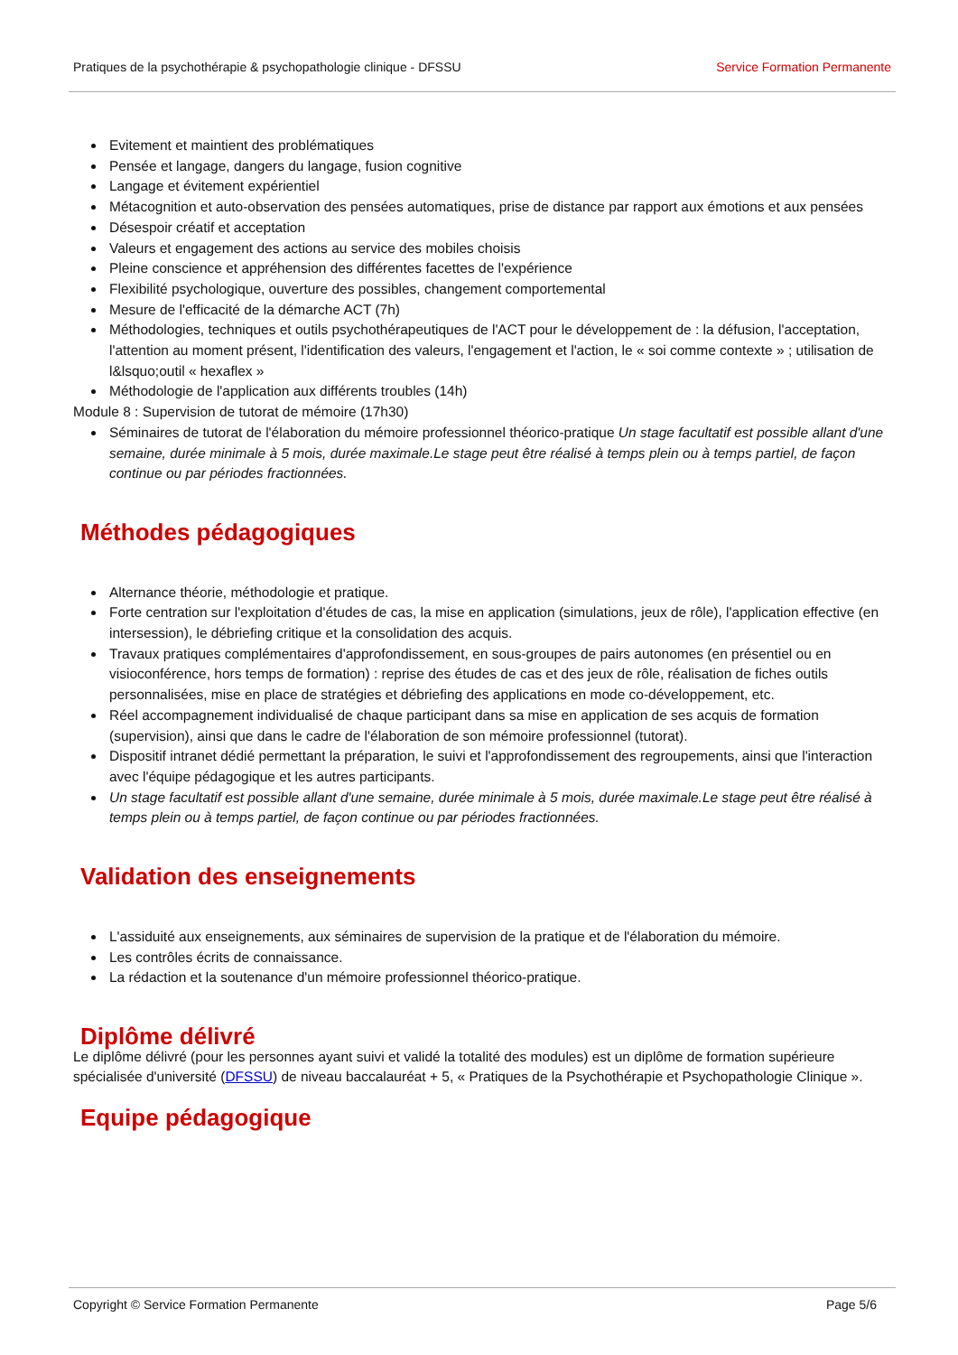Pratiques de la psychothérapie & psychopathologie clinique - DFSSU Service Formation Permanente
Evitement et maintient des problématiques
Pensée et langage, dangers du langage, fusion cognitive
Langage et évitement expérientiel
Métacognition et auto-observation des pensées automatiques, prise de distance par rapport aux émotions et aux pensées
Désespoir créatif et acceptation
Valeurs et engagement des actions au service des mobiles choisis
Pleine conscience et appréhension des différentes facettes de l'expérience
Flexibilité psychologique, ouverture des possibles, changement comportemental
Mesure de l'efficacité de la démarche ACT (7h)
Méthodologies, techniques et outils psychothérapeutiques de l'ACT pour le développement de : la défusion, l'acceptation, l'attention au moment présent, l'identification des valeurs, l'engagement et l'action, le « soi comme contexte » ; utilisation de l&lsquo;outil « hexaflex »
Méthodologie de l'application aux différents troubles (14h)
Module 8 : Supervision de tutorat de mémoire (17h30)
Séminaires de tutorat de l'élaboration du mémoire professionnel théorico-pratique Un stage facultatif est possible allant d'une semaine, durée minimale à 5 mois, durée maximale.Le stage peut être réalisé à temps plein ou à temps partiel, de façon continue ou par périodes fractionnées.
Méthodes pédagogiques
Alternance théorie, méthodologie et pratique.
Forte centration sur l'exploitation d'études de cas, la mise en application (simulations, jeux de rôle), l'application effective (en intersession), le débriefing critique et la consolidation des acquis.
Travaux pratiques complémentaires d'approfondissement, en sous-groupes de pairs autonomes (en présentiel ou en visioconférence, hors temps de formation) : reprise des études de cas et des jeux de rôle, réalisation de fiches outils personnalisées, mise en place de stratégies et débriefing des applications en mode co-développement, etc.
Réel accompagnement individualisé de chaque participant dans sa mise en application de ses acquis de formation (supervision), ainsi que dans le cadre de l'élaboration de son mémoire professionnel (tutorat).
Dispositif intranet dédié permettant la préparation, le suivi et l'approfondissement des regroupements, ainsi que l'interaction avec l'équipe pédagogique et les autres participants.
Un stage facultatif est possible allant d'une semaine, durée minimale à 5 mois, durée maximale.Le stage peut être réalisé à temps plein ou à temps partiel, de façon continue ou par périodes fractionnées.
Validation des enseignements
L'assiduité aux enseignements, aux séminaires de supervision de la pratique et de l'élaboration du mémoire.
Les contrôles écrits de connaissance.
La rédaction et la soutenance d'un mémoire professionnel théorico-pratique.
Diplôme délivré
Le diplôme délivré (pour les personnes ayant suivi et validé la totalité des modules) est un diplôme de formation supérieure spécialisée d'université (DFSSU) de niveau baccalauréat + 5, « Pratiques de la Psychothérapie et Psychopathologie Clinique ».
Equipe pédagogique
Copyright © Service Formation Permanente Page 5/6